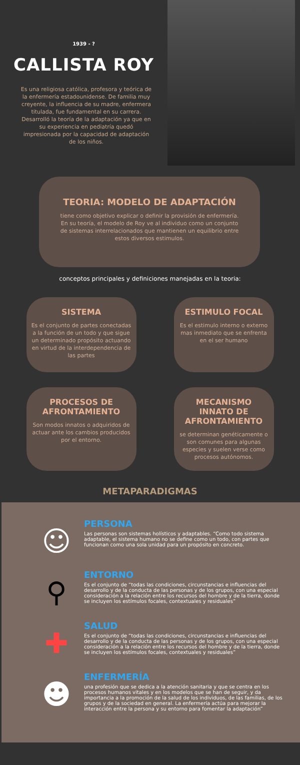1939 - ?
CALLISTA ROY
Es una religiosa católica, profesora y teórica de la enfermería estadounidense. De familia muy creyente, la influencia de su madre, enfermera titulada, fue fundamental en su carrera. Desarrolló la teoría de la adaptación ya que en su experiencia en pediatría quedó impresionada por la capacidad de adaptación de los niños.
TEORIA: MODELO DE ADAPTACIÓN
tiene como objetivo explicar o definir la provisión de enfermería. En su teoría, el modelo de Roy ve al individuo como un conjunto de sistemas interrelacionados que mantienen un equilibrio entre estos diversos estimulos.
conceptos principales y definiciones manejadas en la teoria:
SISTEMA
Es el conjunto de partes conectadas a la función de un todo y que sigue un determinado propósito actuando en virtud de la interdependencia de las partes
ESTIMULO FOCAL
Es el estimulo interno o externo mas inmediato que se enfrenta en el ser humano
PROCESOS DE AFRONTAMIENTO
Son modos innatos o adquiridos de actuar ante los cambios producidos por el entorno.
MECANISMO INNATO DE AFRONTAMIENTO
se determinan genéticamente o son comunes para algunas especies y suelen verse como procesos autónomos.
METAPARADIGMAS
☺
PERSONA
Las personas son sistemas holísticos y adaptables. “Como todo sistema adaptable, el sistema humano no se define como un todo, con partes que funcionan como una sola unidad para un propósito en concreto.
⚲
ENTORNO
Es el conjunto de “todas las condiciones, circunstancias e influencias del desarrollo y de la conducta de las personas y de los grupos, con una especial consideración a la relación entre los recursos del hombre y de la tierra, donde se incluyen los estímulos focales, contextuales y residuales”
✚
SALUD
Es el conjunto de “todas las condiciones, circunstancias e influencias del desarrollo y de la conducta de las personas y de los grupos, con una especial consideración a la relación entre los recursos del hombre y de la tierra, donde se incluyen los estímulos focales, contextuales y residuales”
☻
ENFERMERÍA
una profesión que se dedica a la atención sanitaria y que se centra en los procesos humanos vitales y en los modelos que se han de seguir, y da importancia a la promoción de la salud de los individuos, de las familias, de los grupos y de la sociedad en general. La enfermería actúa para mejorar la interacción entre la persona y su entorno para fomentar la adaptación”